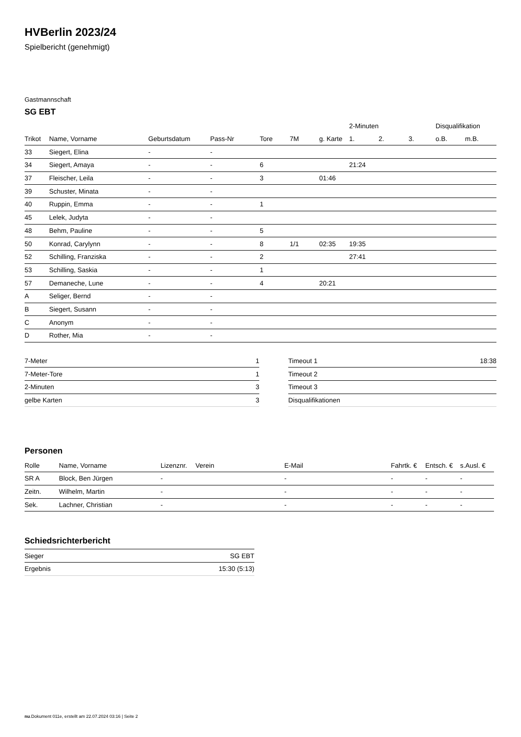HVBerlin 2023/24
Spielbericht (genehmigt)
Gastmannschaft
SG EBT
| | | | | | | | 2-Minuten | | | Disqualifikation | |
| --- | --- | --- | --- | --- | --- | --- | --- | --- | --- | --- | --- |
| Trikot | Name, Vorname | Geburtsdatum | Pass-Nr | Tore | 7M | g. Karte | 1. | 2. | 3. | o.B. | m.B. |
| 33 | Siegert, Elina | - | - | | | | | | | | |
| 34 | Siegert, Amaya | - | - | 6 | | | 21:24 | | | | |
| 37 | Fleischer, Leila | - | - | 3 | | 01:46 | | | | | |
| 39 | Schuster, Minata | - | - | | | | | | | | |
| 40 | Ruppin, Emma | - | - | 1 | | | | | | | |
| 45 | Lelek, Judyta | - | - | | | | | | | | |
| 48 | Behm, Pauline | - | - | 5 | | | | | | | |
| 50 | Konrad, Carylynn | - | - | 8 | 1/1 | 02:35 | 19:35 | | | | |
| 52 | Schilling, Franziska | - | - | 2 | | | 27:41 | | | | |
| 53 | Schilling, Saskia | - | - | 1 | | | | | | | |
| 57 | Demaneche, Lune | - | - | 4 | | 20:21 | | | | | |
| A | Seliger, Bernd | - | - | | | | | | | | |
| B | Siegert, Susann | - | - | | | | | | | | |
| C | Anonym | - | - | | | | | | | | |
| D | Rother, Mia | - | - | | | | | | | | |
| 7-Meter | 1 |
| 7-Meter-Tore | 1 |
| 2-Minuten | 3 |
| gelbe Karten | 3 |
| Timeout 1 | 18:38 |
| Timeout 2 | |
| Timeout 3 | |
| Disqualifikationen | |
Personen
| Rolle | Name, Vorname | Lizenznr. | Verein | E-Mail | Fahrtk. € | Entsch. € | s.Ausl. € |
| --- | --- | --- | --- | --- | --- | --- | --- |
| SR A | Block, Ben Jürgen | - | | - | - | - | - |
| Zeitn. | Wilhelm, Martin | - | | - | - | - | - |
| Sek. | Lachner, Christian | - | | - | - | - | - |
Schiedsrichterbericht
| Sieger | SG EBT |
| Ergebnis | 15:30 (5:13) |
nu.Dokument 011e, erstellt am 22.07.2024 03:16 | Seite 2